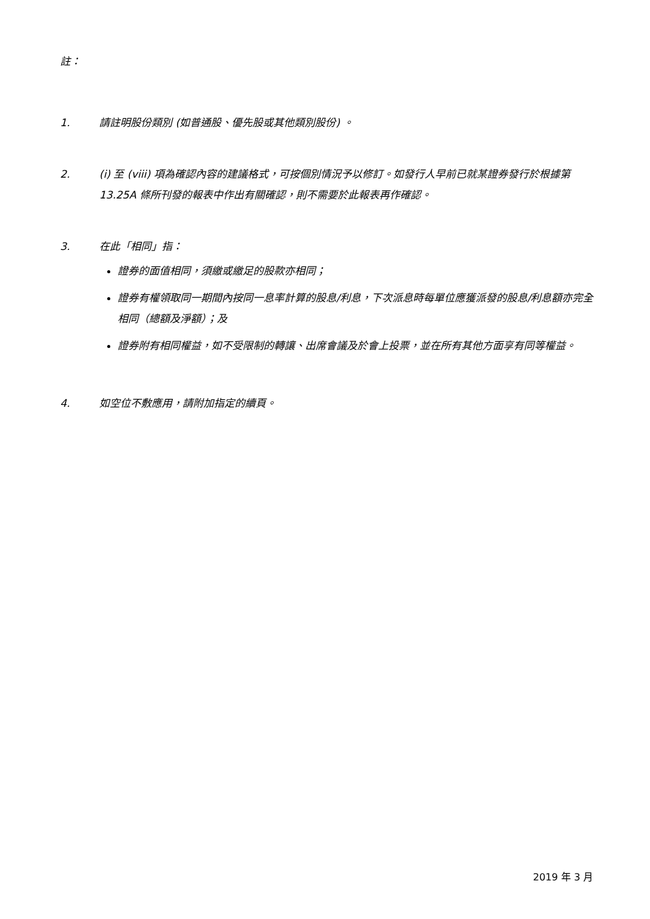註：
1. 請註明股份類別 (如普通股、優先股或其他類別股份) 。
2. (i) 至 (viii) 項為確認內容的建議格式，可按個別情況予以修訂。如發行人早前已就某證券發行於根據第 13.25A 條所刊發的報表中作出有關確認，則不需要於此報表再作確認。
3. 在此「相同」指：
證券的面值相同，須繳或繳足的股款亦相同；
證券有權領取同一期間內按同一息率計算的股息/利息，下次派息時每單位應獲派發的股息/利息額亦完全相同（總額及淨額）；及
證券附有相同權益，如不受限制的轉讓、出席會議及於會上投票，並在所有其他方面享有同等權益。
4. 如空位不敷應用，請附加指定的續頁。
2019 年 3 月